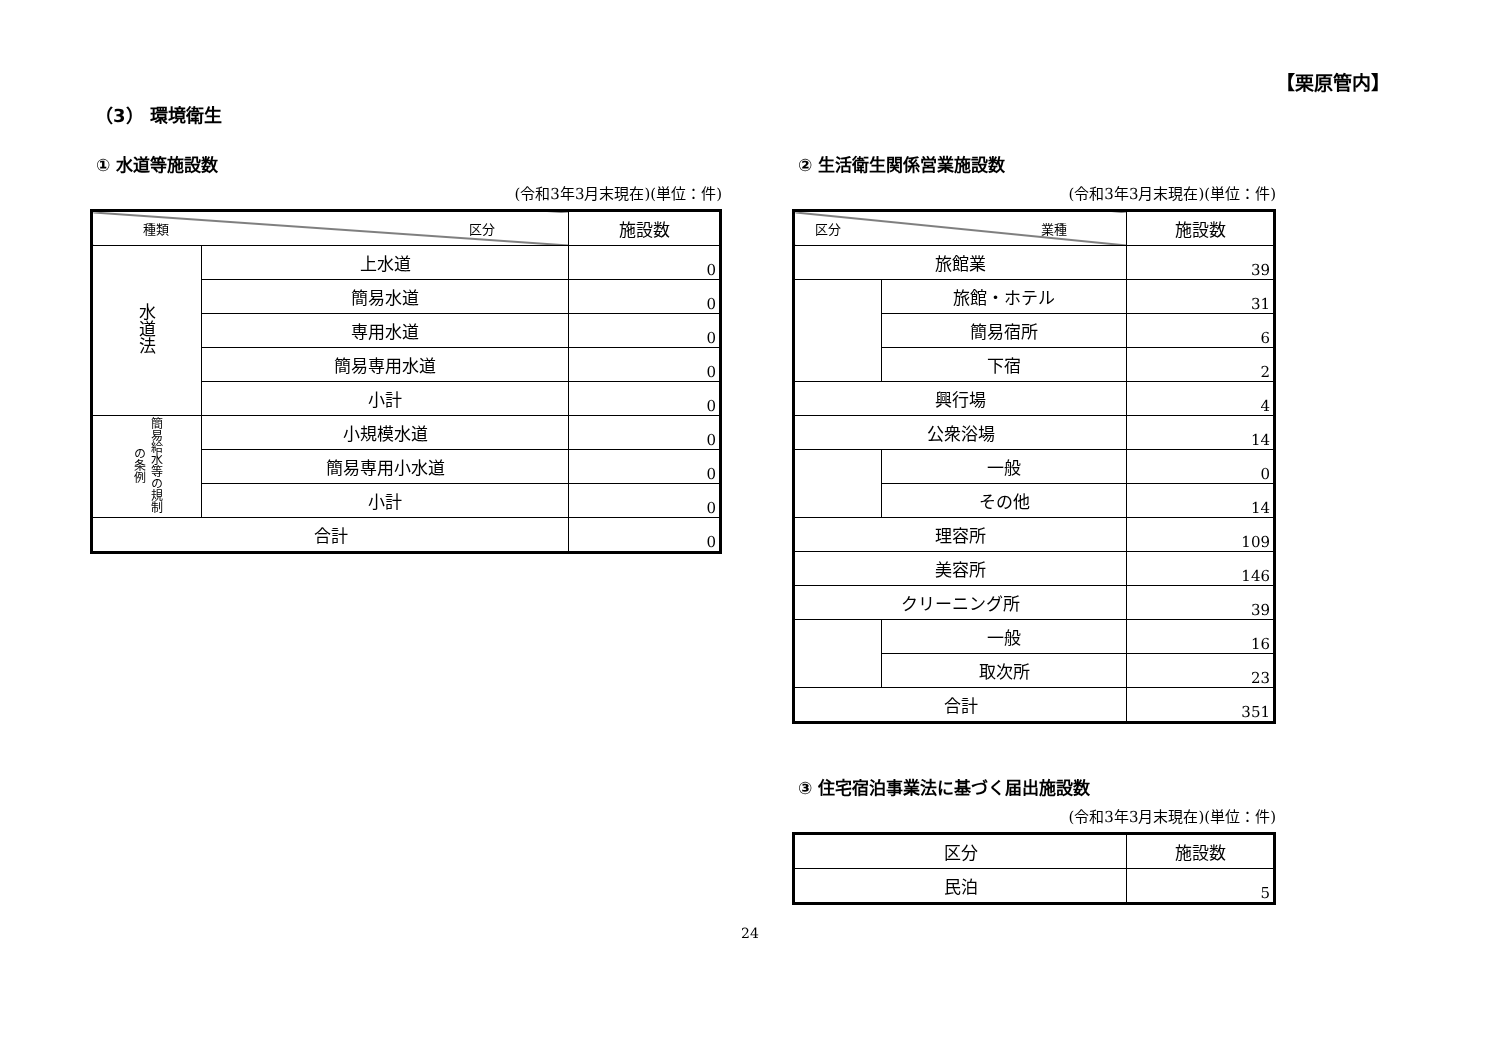【栗原管内】
（3） 環境衛生
① 水道等施設数
(令和3年3月末現在)(単位：件)
| 種類 区分 | | 施設数 |
| --- | --- | --- |
| 水道法 | 上水道 | 0 |
| | 簡易水道 | 0 |
| | 専用水道 | 0 |
| | 簡易専用水道 | 0 |
| | 小計 | 0 |
| 簡易給水等の規制の条例 | 小規模水道 | 0 |
| | 簡易専用小水道 | 0 |
| | 小計 | 0 |
| 合計 | | 0 |
② 生活衛生関係営業施設数
(令和3年3月末現在)(単位：件)
| 区分 業種 | | 施設数 |
| --- | --- | --- |
| 旅館業 | | 39 |
| | 旅館・ホテル | 31 |
| | 簡易宿所 | 6 |
| | 下宿 | 2 |
| 興行場 | | 4 |
| 公衆浴場 | | 14 |
| | 一般 | 0 |
| | その他 | 14 |
| 理容所 | | 109 |
| 美容所 | | 146 |
| クリーニング所 | | 39 |
| | 一般 | 16 |
| | 取次所 | 23 |
| 合計 | | 351 |
③ 住宅宿泊事業法に基づく届出施設数
(令和3年3月末現在)(単位：件)
| 区分 | 施設数 |
| --- | --- |
| 民泊 | 5 |
24